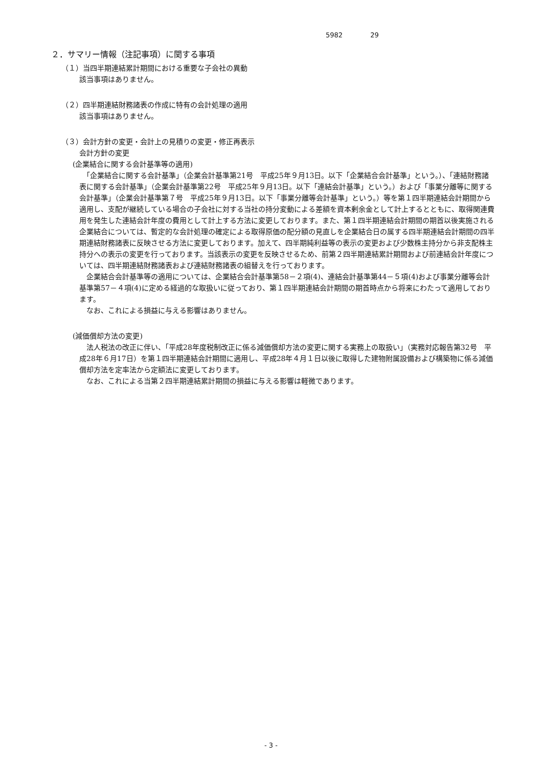5982 29
２．サマリー情報（注記事項）に関する事項
（１）当四半期連結累計期間における重要な子会社の異動
該当事項はありません。
（２）四半期連結財務諸表の作成に特有の会計処理の適用
該当事項はありません。
（３）会計方針の変更・会計上の見積りの変更・修正再表示
会計方針の変更
(企業結合に関する会計基準等の適用)
　「企業結合に関する会計基準」（企業会計基準第21号　平成25年９月13日。以下「企業結合会計基準」という。）、「連結財務諸表に関する会計基準」（企業会計基準第22号　平成25年９月13日。以下「連結会計基準」という。）および「事業分離等に関する会計基準」（企業会計基準第７号　平成25年９月13日。以下「事業分離等会計基準」という。）等を第１四半期連結会計期間から適用し、支配が継続している場合の子会社に対する当社の持分変動による差額を資本剰余金として計上するとともに、取得関連費用を発生した連結会計年度の費用として計上する方法に変更しております。また、第１四半期連結会計期間の期首以後実施される企業結合については、暫定的な会計処理の確定による取得原価の配分額の見直しを企業結合日の属する四半期連結会計期間の四半期連結財務諸表に反映させる方法に変更しております。加えて、四半期純利益等の表示の変更および少数株主持分から非支配株主持分への表示の変更を行っております。当該表示の変更を反映させるため、前第２四半期連結累計期間および前連結会計年度については、四半期連結財務諸表および連結財務諸表の組替えを行っております。
　企業結合会計基準等の適用については、企業結合会計基準第58－２項(4)、連結会計基準第44－５項(4)および事業分離等会計基準第57－４項(4)に定める経過的な取扱いに従っており、第１四半期連結会計期間の期首時点から将来にわたって適用しております。
　なお、これによる損益に与える影響はありません。
(減価償却方法の変更)
　法人税法の改正に伴い、「平成28年度税制改正に係る減価償却方法の変更に関する実務上の取扱い」（実務対応報告第32号　平成28年６月17日）を第１四半期連結会計期間に適用し、平成28年４月１日以後に取得した建物附属設備および構築物に係る減価償却方法を定率法から定額法に変更しております。
　なお、これによる当第２四半期連結累計期間の損益に与える影響は軽微であります。
- 3 -